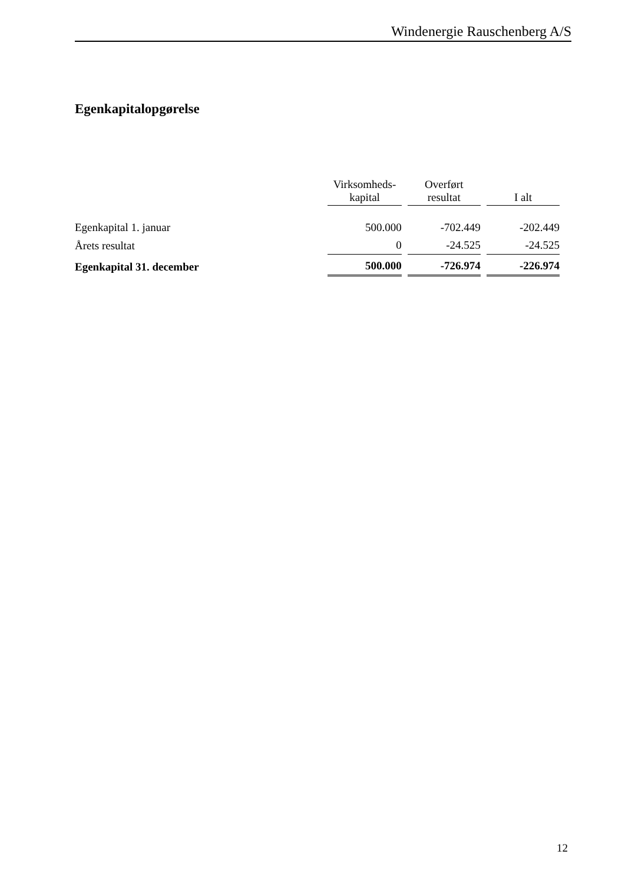Windenergie Rauschenberg A/S
Egenkapitalopgørelse
| | Virksomheds- kapital | Overført resultat | I alt |
| --- | --- | --- | --- |
| Egenkapital 1. januar | 500.000 | -702.449 | -202.449 |
| Årets resultat | 0 | -24.525 | -24.525 |
| Egenkapital 31. december | 500.000 | -726.974 | -226.974 |
12